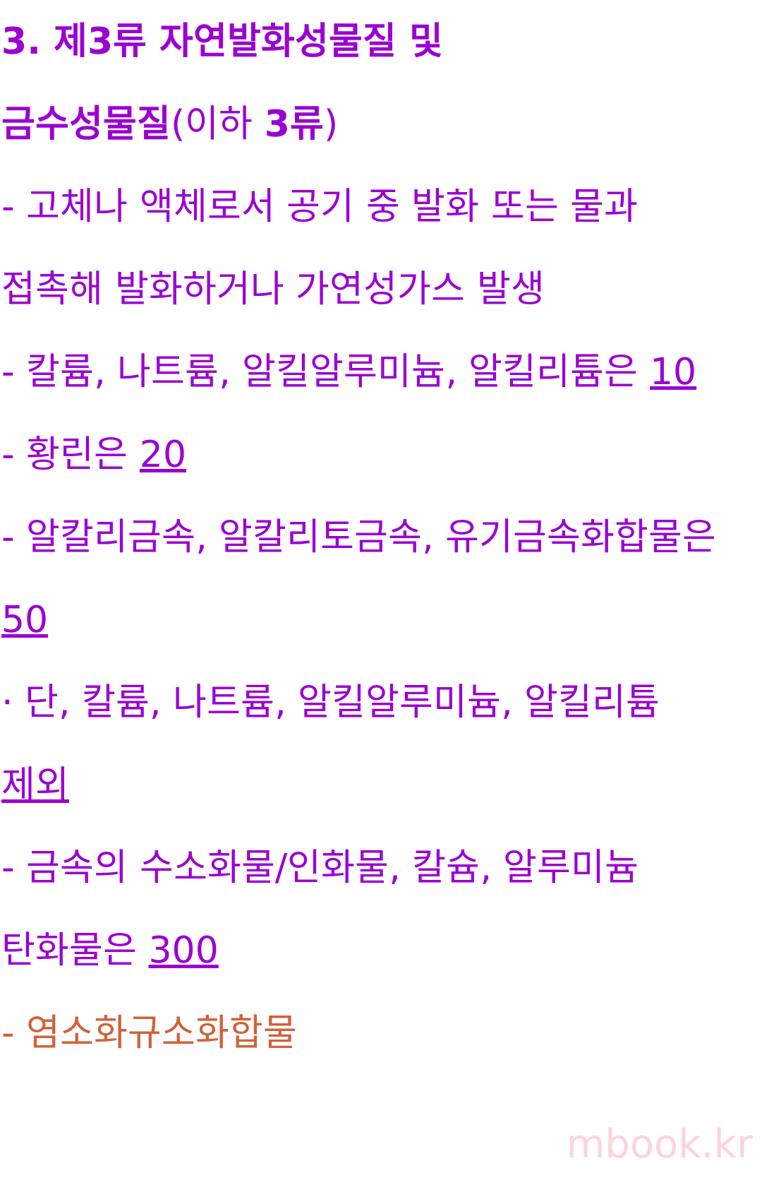3. 제3류 자연발화성물질 및
금수성물질(이하 3류)
- 고체나 액체로서 공기 중 발화 또는 물과
접촉해 발화하거나 가연성가스 발생
- 칼륨, 나트륨, 알킬알루미늄, 알킬리튬은 10
- 황린은 20
- 알칼리금속, 알칼리토금속, 유기금속화합물은
50
· 단, 칼륨, 나트륨, 알킬알루미늄, 알킬리튬
제외
- 금속의 수소화물/인화물, 칼슘, 알루미늄
탄화물은 300
- 염소화규소화합물
mbook.kr